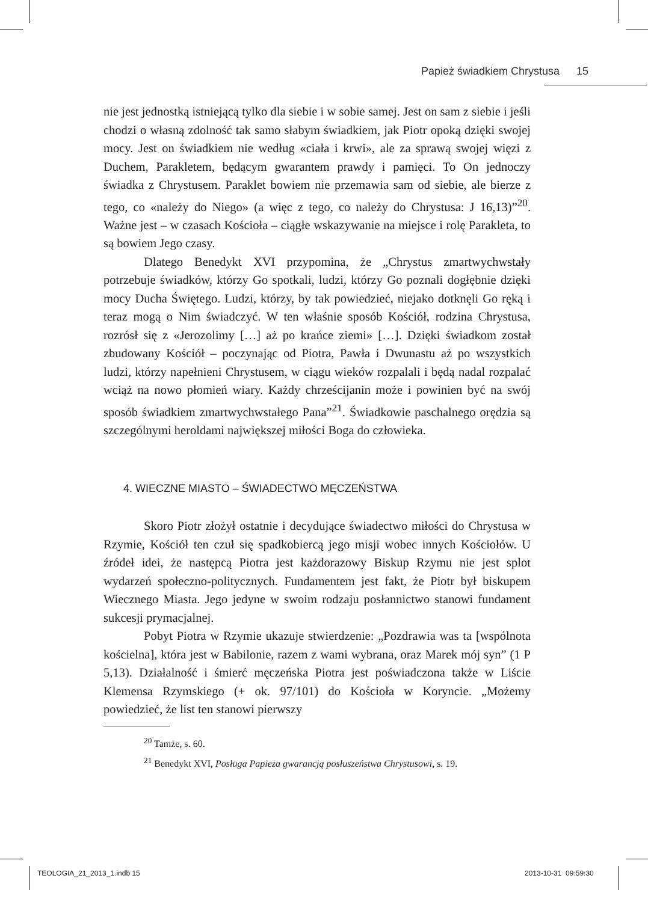Papież świadkiem Chrystusa 15
nie jest jednostką istniejącą tylko dla siebie i w sobie samej. Jest on sam z siebie i jeśli chodzi o własną zdolność tak samo słabym świadkiem, jak Piotr opoką dzięki swojej mocy. Jest on świadkiem nie według «ciała i krwi», ale za sprawą swojej więzi z Duchem, Parakletem, będącym gwarantem prawdy i pamięci. To On jednoczy świadka z Chrystusem. Paraklet bowiem nie przemawia sam od siebie, ale bierze z tego, co «należy do Niego» (a więc z tego, co należy do Chrystusa: J 16,13)”<sup>20</sup>. Ważne jest – w czasach Kościoła – ciągłe wskazywanie na miejsce i rolę Parakleta, to są bowiem Jego czasy.
Dlatego Benedykt XVI przypomina, że „Chrystus zmartwychwstały potrzebuje świadków, którzy Go spotkali, ludzi, którzy Go poznali dogłębnie dzięki mocy Ducha Świętego. Ludzi, którzy, by tak powiedzieć, niejako dotknęli Go ręką i teraz mogą o Nim świadczyć. W ten właśnie sposób Kościół, rodzina Chrystusa, rozrósł się z «Jerozolimy […] aż po krańce ziemi» […]. Dzięki świadkom został zbudowany Kościół – poczynając od Piotra, Pawła i Dwunastu aż po wszystkich ludzi, którzy napełnieni Chrystusem, w ciągu wieków rozpalali i będą nadal rozpalać wciąż na nowo płomień wiary. Każdy chrześcijanin może i powinien być na swój sposób świadkiem zmartwychwstałego Pana”<sup>21</sup>. Świadkowie paschalnego orędzia są szczególnymi heroldami największej miłości Boga do człowieka.
4. WIECZNE MIASTO – ŚWIADECTWO MĘCZEŃSTWA
Skoro Piotr złożył ostatnie i decydujące świadectwo miłości do Chrystusa w Rzymie, Kościół ten czuł się spadkobiercą jego misji wobec innych Kościołów. U źródeł idei, że następcą Piotra jest każdorazowy Biskup Rzymu nie jest splot wydarzeń społeczno-politycznych. Fundamentem jest fakt, że Piotr był biskupem Wiecznego Miasta. Jego jedyne w swoim rodzaju posłannictwo stanowi fundament sukcesji prymacjalnej.
Pobyt Piotra w Rzymie ukazuje stwierdzenie: „Pozdrawia was ta [wspólnota kościelna], która jest w Babilonie, razem z wami wybrana, oraz Marek mój syn” (1 P 5,13). Działalność i śmierć męczeńska Piotra jest poświadczona także w Liście Klemensa Rzymskiego (+ ok. 97/101) do Kościoła w Koryncie. „Możemy powiedzieć, że list ten stanowi pierwszy
<sup>20</sup> Tamże, s. 60.
<sup>21</sup> Benedykt XVI, Posługa Papieża gwarancją posłuszeństwa Chrystusowi, s. 19.
TEOLOGIA_21_2013_1.indb 15 2013-10-31 09:59:30